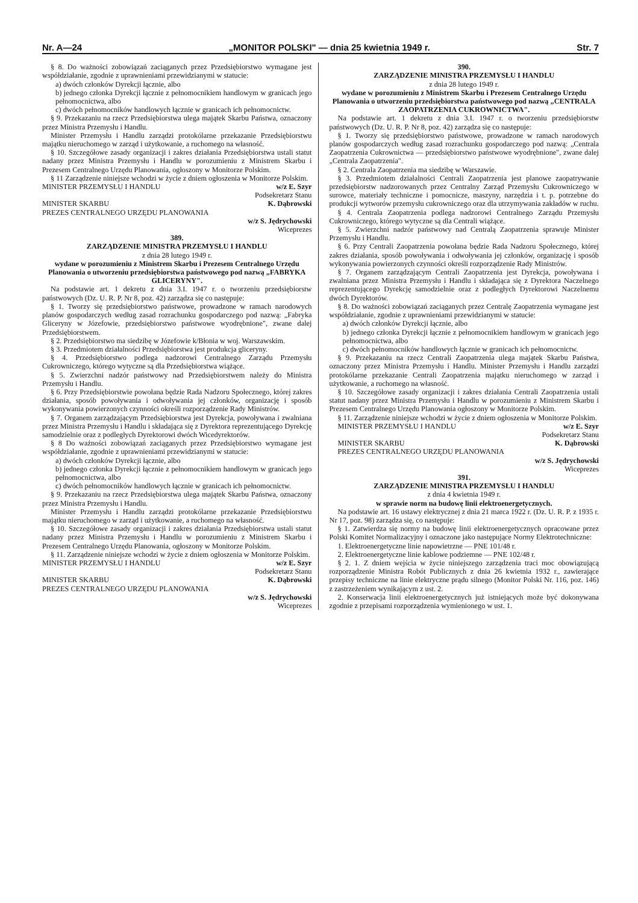Nr. A—24 „MONITOR POLSKI" — dnia 25 kwietnia 1949 r. Str. 7
§ 8. Do ważności zobowiązań zaciąganych przez Przedsiębiorstwo wymagane jest współdziałanie, zgodnie z upraw­nieniami przewidzianymi w statucie:
a) dwóch członków Dyrekcji łącznie, albo
b) jednego członka Dyrekcji łącznie z pełnomocnikiem handlowym w granicach jego pełnomocnictwa, albo
c) dwóch pełnomocników handlowych łącznie w granicach ich pełnomocnictw.
§ 9. Przekazaniu na rzecz Przedsiębiorstwa ulega majątek Skarbu Państwa, oznaczony przez Ministra Przemysłu i Handlu.
Minister Przemysłu i Handlu zarządzi protokólarne przekazanie Przedsiębiorstwu majątku nieruchomego w zarząd i użytkowanie, a ruchomego na własność.
§ 10. Szczegółowe zasady organizacji i zakres działania Przedsiębiorstwa ustali statut nadany przez Ministra Przemysłu i Handlu w porozumieniu z Ministrem Skarbu i Prezesem Centralnego Urzędu Planowania, ogłoszony w Monitorze Polskim.
§ 11 Zarządzenie niniejsze wchodzi w życie z dniem ogłoszenia w Monitorze Polskim.
MINISTER PRZEMYSŁU I HANDLU w/z E. Szyr
Podsekretarz Stanu
MINISTER SKARBU K. Dąbrowski
PREZES CENTRALNEGO URZĘDU PLANOWANIA
w/z S. Jędrychowski
Wiceprezes
389.
ZARZĄDZENIE MINISTRA PRZEMYSŁU I HANDLU
z dnia 28 lutego 1949 r.
wydane w porozumieniu z Ministrem Skarbu i Prezesem Centralnego Urzędu Planowania o utworzeniu przedsiębiorstwa państwowego pod nazwą „FABRYKA GLICERYNY".
Na podstawie art. 1 dekretu z dnia 3.I. 1947 r. o tworzeniu przedsiębiorstw państwowych (Dz. U. R. P. Nr 8, poz. 42) zarządza się co następuje:
§ 1. Tworzy się przedsiębiorstwo państwowe, prowadzone w ramach narodowych planów gospodarczych według zasad rozrachunku gospodarczego pod nazwą: „Fabryka Gliceryny w Józefowie, przedsiębiorstwo państwowe wyodrębnione", zwane dalej Przedsiębiorstwem.
§ 2. Przedsiębiorstwo ma siedzibę w Józefowie k/Błonia w woj. Warszawskim.
§ 3. Przedmiotem działalności Przedsiębiorstwa jest produkcja gliceryny.
§ 4. Przedsiębiorstwo podlega nadzorowi Centralnego Zarządu Przemysłu Cukrowniczego, którego wytyczne są dla Przedsiębiorstwa wiążące.
§ 5. Zwierzchni nadzór państwowy nad Przedsiębiorstwem należy do Ministra Przemysłu i Handlu.
§ 6. Przy Przedsiębiorstwie powołana będzie Rada Nadzoru Społecznego, której zakres działania, sposób powoływania i odwoływania jej członków, organizację i sposób wykonywania powierzonych czynności określi rozporządzenie Rady Ministrów.
§ 7. Organem zarządzającym Przedsiębiorstwa jest Dyrekcja, powoływana i zwalniana przez Ministra Przemysłu i Handlu i składająca się z Dyrektora reprezentującego Dyrekcję samodzielnie oraz z podległych Dyrektorowi dwóch Wicedyrektorów.
§ 8 Do ważności zobowiązań zaciąganych przez Przedsiębiorstwo wymagane jest współdziałanie, zgodnie z upraw­nieniami przewidzianymi w statucie:
a) dwóch członków Dyrekcji łącznie, albo
b) jednego członka Dyrekcji łącznie z pełnomocnikiem handlowym w granicach jego pełnomocnictwa, albo
c) dwóch pełnomocników handlowych łącznie w granicach ich pełnomocnictw.
§ 9. Przekazaniu na rzecz Przedsiębiorstwa ulega majątek Skarbu Państwa, oznaczony przez Ministra Przemysłu i Handlu.
Minister Przemysłu i Handlu zarządzi protokólarne przekazanie Przedsiębiorstwu majątku nieruchomego w zarząd i użytkowanie, a ruchomego na własność.
§ 10. Szczegółowe zasady organizacji i zakres działania Przedsiębiorstwa ustali statut nadany przez Ministra Przemysłu i Handlu w porozumieniu z Ministrem Skarbu i Prezesem Centralnego Urzędu Planowania, ogłoszony w Monitorze Polskim.
§ 11. Zarządzenie niniejsze wchodzi w życie z dniem ogłoszenia w Monitorze Polskim.
MINISTER PRZEMYSŁU I HANDLU w/z E. Szyr
Podsekretarz Stanu
MINISTER SKARBU K. Dąbrowski
PREZES CENTRALNEGO URZĘDU PLANOWANIA
w/z S. Jędrychowski
Wiceprezes
390.
ZARZĄDZENIE MINISTRA PRZEMYSŁU I HANDLU
z dnia 28 lutego 1949 r.
wydane w porozumieniu z Ministrem Skarbu i Prezesem Centralnego Urzędu Planowania o utworzeniu przedsiębiorstwa państwowego pod nazwą „CENTRALA ZAOPATRZENIA CUKROWNICTWA".
Na podstawie art. 1 dekretu z dnia 3.I. 1947 r. o tworzeniu przedsiębiorstw państwowych (Dz. U. R. P. Nr 8, poz. 42) zarządza się co następuje:
§ 1. Tworzy się przedsiębiorstwo państwowe, prowadzone w ramach narodowych planów gospodarczych według zasad rozrachunku gospodarczego pod nazwą: „Centrala Zaopatrzenia Cukrownictwa — przedsiębiorstwo państwowe wyodrębnione", zwane dalej „Centrala Zaopatrzenia".
§ 2. Centrala Zaopatrzenia ma siedzibę w Warszawie.
§ 3. Przedmiotem działalności Centrali Zaopatrzenia jest planowe zaopatrywanie przedsiębiorstw nadzorowanych przez Centralny Zarząd Przemysłu Cukrowniczego w surowce, materiały techniczne i pomocnicze, maszyny, narzędzia i t. p. potrzebne do produkcji wytworów przemysłu cukrowniczego oraz dla utrzymywania zakładów w ruchu.
§ 4. Centrala Zaopatrzenia podlega nadzorowi Centralnego Zarządu Przemysłu Cukrowniczego, którego wytyczne są dla Centrali wiążące.
§ 5. Zwierzchni nadzór państwowy nad Centralą Zaopatrzenia sprawuje Minister Przemysłu i Handlu.
§ 6. Przy Centrali Zaopatrzenia powołana będzie Rada Nadzoru Społecznego, której zakres działania, sposób powoływania i odwoływania jej członków, organizację i sposób wykonywania powierzonych czynności określi rozporządzenie Rady Ministrów.
§ 7. Organem zarządzającym Centrali Zaopatrzenia jest Dyrekcja, powoływana i zwalniana przez Ministra Przemysłu i Handlu i składająca się z Dyrektora Naczelnego reprezentującego Dyrekcję samodzielnie oraz z podległych Dyrektorowi Naczelnemu dwóch Dyrektorów.
§ 8. Do ważności zobowiązań zaciąganych przez Centralę Zaopatrzenia wymagane jest współdziałanie, zgodnie z upraw­nieniami przewidzianymi w statucie:
a) dwóch członków Dyrekcji łącznie, albo
b) jednego członka Dyrekcji łącznie z pełnomocnikiem handlowym w granicach jego pełnomocnictwa, albo
c) dwóch pełnomocników handlowych łącznie w granicach ich pełnomocnictw.
§ 9. Przekazaniu na rzecz Centrali Zaopatrzenia ulega majątek Skarbu Państwa, oznaczony przez Ministra Przemysłu i Handlu. Minister Przemysłu i Handlu zarządzi protokólarne przekazanie Centrali Zaopatrzenia majątku nieruchomego w zarząd i użytkowanie, a ruchomego na własność.
§ 10. Szczegółowe zasady organizacji i zakres działania Centrali Zaopatrzenia ustali statut nadany przez Ministra Przemysłu i Handlu w porozumieniu z Ministrem Skarbu i Prezesem Centralnego Urzędu Planowania ogłoszony w Monitorze Polskim.
§ 11. Zarządzenie niniejsze wchodzi w życie z dniem ogłoszenia w Monitorze Polskim.
MINISTER PRZEMYSŁU I HANDLU w/z E. Szyr
Podsekretarz Stanu
MINISTER SKARBU K. Dąbrowski
PREZES CENTRALNEGO URZĘDU PLANOWANIA
w/z S. Jędrychowski
Wiceprezes
391.
ZARZĄDZENIE MINISTRA PRZEMYSŁU I HANDLU
z dnia 4 kwietnia 1949 r.
w sprawie norm na budowę linii elektroenergetycznych.
Na podstawie art. 16 ustawy elektrycznej z dnia 21 marca 1922 r. (Dz. U. R. P. z 1935 r. Nr 17, poz. 98) zarządza się, co następuje:
§ 1. Zatwierdza się normy na budowę linii elektroenergetycznych opracowane przez Polski Komitet Normalizacyjny i oznaczone jako następujące Normy Elektrotechniczne:
1. Elektroenergetyczne linie napowietrzne — PNE 101/48 r.
2. Elektroenergetyczne linie kablowe podziemne — PNE 102/48 r.
§ 2. 1. Z dniem wejścia w życie niniejszego zarządzenia traci moc obowiązującą rozporządzenie Ministra Robót Publicznych z dnia 26 kwietnia 1932 r., zawierające przepisy techniczne na linie elektryczne prądu silnego (Monitor Polski Nr. 116, poz. 146) z zastrzeżeniem wynikającym z ust. 2.
2. Konserwacja linii elektroenergetycznych już istniejących może być dokonywana zgodnie z przepisami rozporządzenia wymienionego w ust. 1.